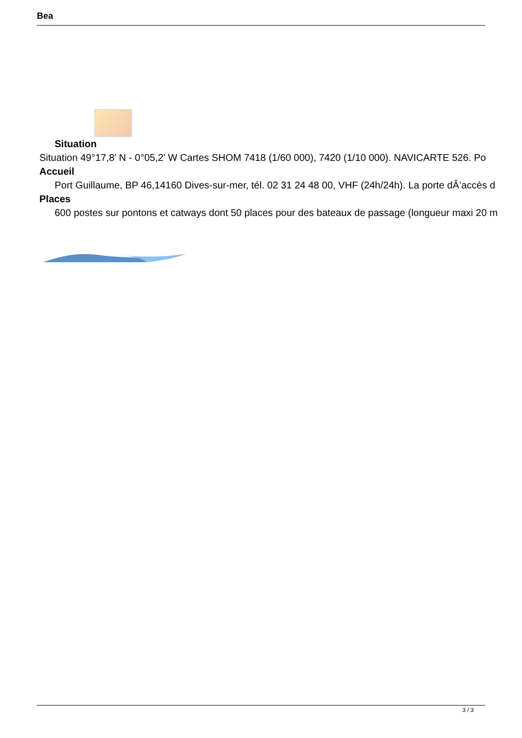Bea
Situation
Situation 49°17,8’ N - 0°05,2' W Cartes SHOM 7418 (1/60 000), 7420 (1/10 000). NAVICARTE 526. Po
Accueil
Port Guillaume, BP 46,14160 Dives-sur-mer, tél. 02 31 24 48 00, VHF (24h/24h). La porte dÂ’accès d
Places
600 postes sur pontons et catways dont 50 places pour des bateaux de passage (longueur maxi 20 m
3 / 3